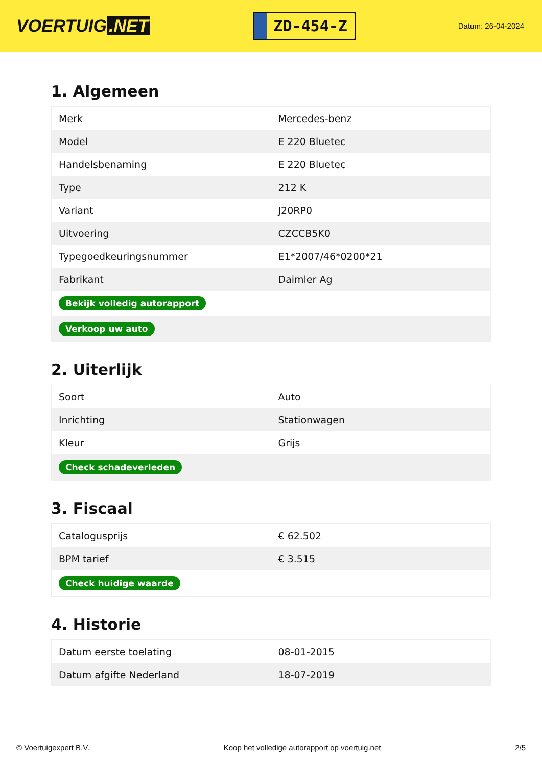VOERTUIG.NET
ZD-454-Z
Datum: 26-04-2024
1. Algemeen
| Merk | Mercedes-benz |
| Model | E 220 Bluetec |
| Handelsbenaming | E 220 Bluetec |
| Type | 212 K |
| Variant | J20RP0 |
| Uitvoering | CZCCB5K0 |
| Typegoedkeuringsnummer | E1*2007/46*0200*21 |
| Fabrikant | Daimler Ag |
| Bekijk volledig autorapport | |
| Verkoop uw auto | |
2. Uiterlijk
| Soort | Auto |
| Inrichting | Stationwagen |
| Kleur | Grijs |
| Check schadeverleden | |
3. Fiscaal
| Catalogusprijs | € 62.502 |
| BPM tarief | € 3.515 |
| Check huidige waarde | |
4. Historie
| Datum eerste toelating | 08-01-2015 |
| Datum afgifte Nederland | 18-07-2019 |
© Voertuigexpert B.V. Koop het volledige autorapport op voertuig.net 2/5